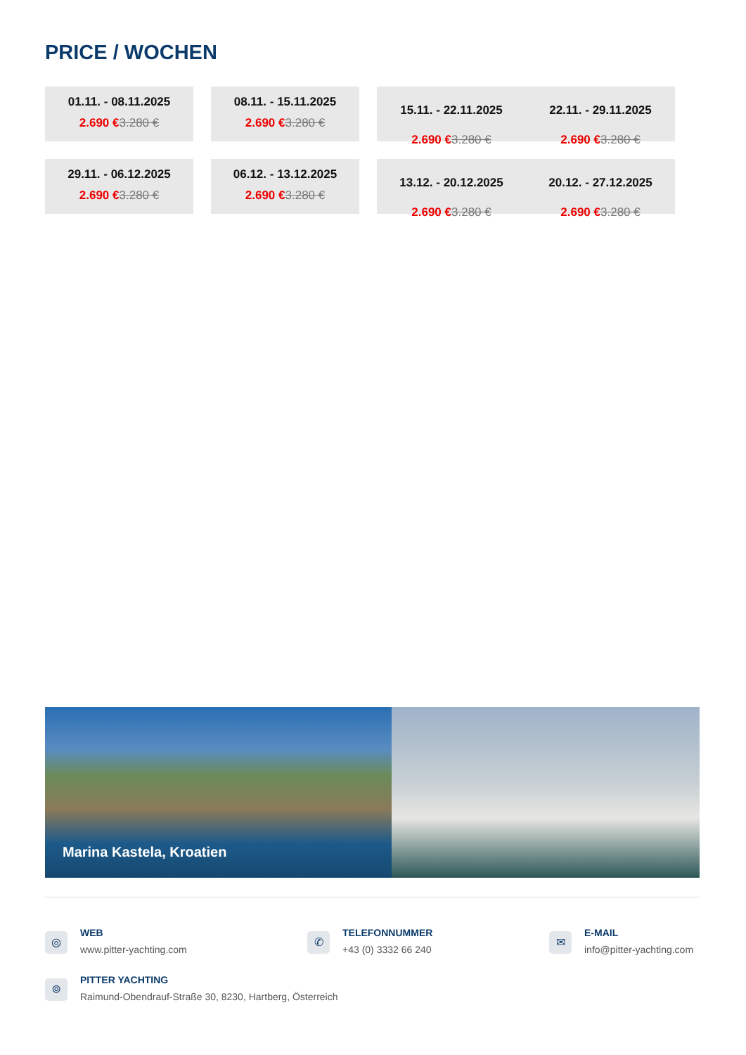PRICE / WOCHEN
01.11. - 08.11.2025
2.690 €3.280 €
08.11. - 15.11.2025
2.690 €3.280 €
15.11. - 22.11.2025
2.690 €3.280 €
22.11. - 29.11.2025
2.690 €3.280 €
29.11. - 06.12.2025
2.690 €3.280 €
06.12. - 13.12.2025
2.690 €3.280 €
13.12. - 20.12.2025
2.690 €3.280 €
20.12. - 27.12.2025
2.690 €3.280 €
Marina Kastela, Kroatien
◎
WEB
www.pitter-yachting.com
✆
TELEFONNUMMER
+43 (0) 3332 66 240
✉
E-MAIL
info@pitter-yachting.com
⌾
PITTER YACHTING
Raimund-Obendrauf-Straße 30, 8230, Hartberg, Österreich